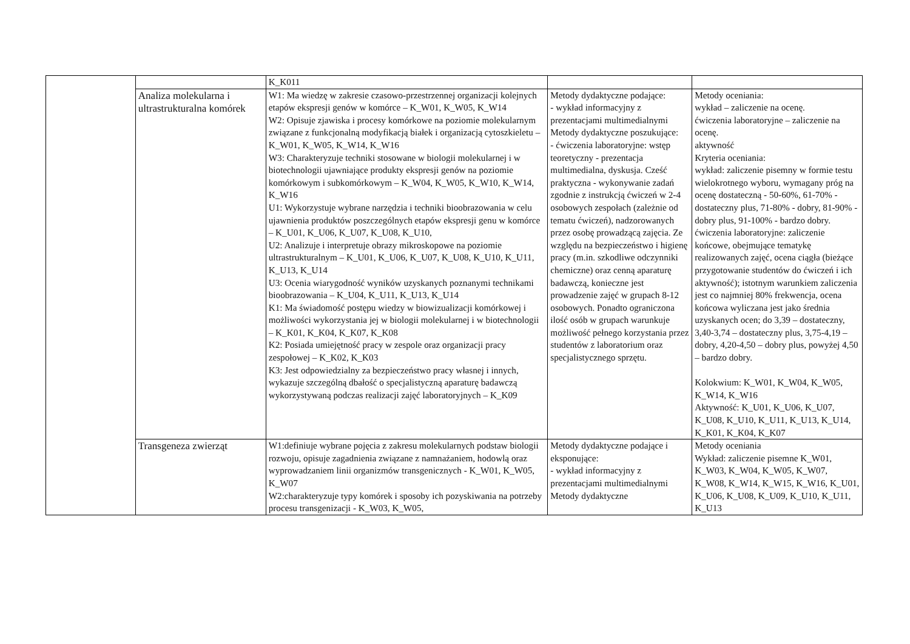| | | K_K011 | | |
| | Analiza molekularna i ultrastrukturalna komórek | W1: Ma wiedzę w zakresie czasowo-przestrzennej organizacji kolejnych etapów ekspresji genów w komórce – K_W01, K_W05, K_W14 W2: Opisuje zjawiska i procesy komórkowe na poziomie molekularnym związane z funkcjonalną modyfikacją białek i organizacją cytoszkieletu – K_W01, K_W05, K_W14, K_W16 W3: Charakteryzuje techniki stosowane w biologii molekularnej i w biotechnologii ujawniające produkty ekspresji genów na poziomie komórkowym i subkomórkowym – K_W04, K_W05, K_W10, K_W14, K_W16 U1: Wykorzystuje wybrane narzędzia i techniki bioobrazowania w celu ujawnienia produktów poszczególnych etapów ekspresji genu w komórce – K_U01, K_U06, K_U07, K_U08, K_U10, U2: Analizuje i interpretuje obrazy mikroskopowe na poziomie ultrastrukturalnym – K_U01, K_U06, K_U07, K_U08, K_U10, K_U11, K_U13, K_U14 U3: Ocenia wiarygodność wyników uzyskanych poznanymi technikami bioobrazowania – K_U04, K_U11, K_U13, K_U14 K1: Ma świadomość postępu wiedzy w biowizualizacji komórkowej i możliwości wykorzystania jej w biologii molekularnej i w biotechnologii – K_K01, K_K04, K_K07, K_K08 K2: Posiada umiejętność pracy w zespole oraz organizacji pracy zespołowej – K_K02, K_K03 K3: Jest odpowiedzialny za bezpieczeństwo pracy własnej i innych, wykazuje szczególną dbałość o specjalistyczną aparaturę badawczą wykorzystywaną podczas realizacji zajęć laboratoryjnych – K_K09 | Metody dydaktyczne podające: - wykład informacyjny z prezentacjami multimedialnymi Metody dydaktyczne poszukujące: - ćwiczenia laboratoryjne: wstęp teoretyczny - prezentacja multimedialna, dyskusja. Cześć praktyczna - wykonywanie zadań zgodnie z instrukcją ćwiczeń w 2-4 osobowych zespołach (zależnie od tematu ćwiczeń), nadzorowanych przez osobę prowadzącą zajęcia. Ze względu na bezpieczeństwo i higienę pracy (m.in. szkodliwe odczynniki chemiczne) oraz cenną aparaturę badawczą, konieczne jest prowadzenie zajęć w grupach 8-12 osobowych. Ponadto ograniczona ilość osób w grupach warunkuje możliwość pełnego korzystania przez studentów z laboratorium oraz specjalistycznego sprzętu. | Metody oceniania: wykład – zaliczenie na ocenę. ćwiczenia laboratoryjne – zaliczenie na ocenę. aktywność Kryteria oceniania: wykład: zaliczenie pisemny w formie testu wielokrotnego wyboru, wymagany próg na ocenę dostateczną - 50-60%, 61-70% - dostateczny plus, 71-80% - dobry, 81-90% - dobry plus, 91-100% - bardzo dobry. ćwiczenia laboratoryjne: zaliczenie końcowe, obejmujące tematykę realizowanych zajęć, ocena ciągła (bieżące przygotowanie studentów do ćwiczeń i ich aktywność); istotnym warunkiem zaliczenia jest co najmniej 80% frekwencja, ocena końcowa wyliczana jest jako średnia uzyskanych ocen; do 3,39 – dostateczny, 3,40-3,74 – dostateczny plus, 3,75-4,19 – dobry, 4,20-4,50 – dobry plus, powyżej 4,50 – bardzo dobry. Kolokwium: K_W01, K_W04, K_W05, K_W14, K_W16 Aktywność: K_U01, K_U06, K_U07, K_U08, K_U10, K_U11, K_U13, K_U14, K_K01, K_K04, K_K07 |
| | Transgeneza zwierząt | W1:definiuje wybrane pojęcia z zakresu molekularnych podstaw biologii rozwoju, opisuje zagadnienia związane z namnażaniem, hodowlą oraz wyprowadzaniem linii organizmów transgenicznych - K_W01, K_W05, K_W07 W2:charakteryzuje typy komórek i sposoby ich pozyskiwania na potrzeby procesu transgenizacji - K_W03, K_W05, | Metody dydaktyczne podające i eksponujące: - wykład informacyjny z prezentacjami multimedialnymi Metody dydaktyczne | Metody oceniania Wykład: zaliczenie pisemne K_W01, K_W03, K_W04, K_W05, K_W07, K_W08, K_W14, K_W15, K_W16, K_U01, K_U06, K_U08, K_U09, K_U10, K_U11, K_U13 |